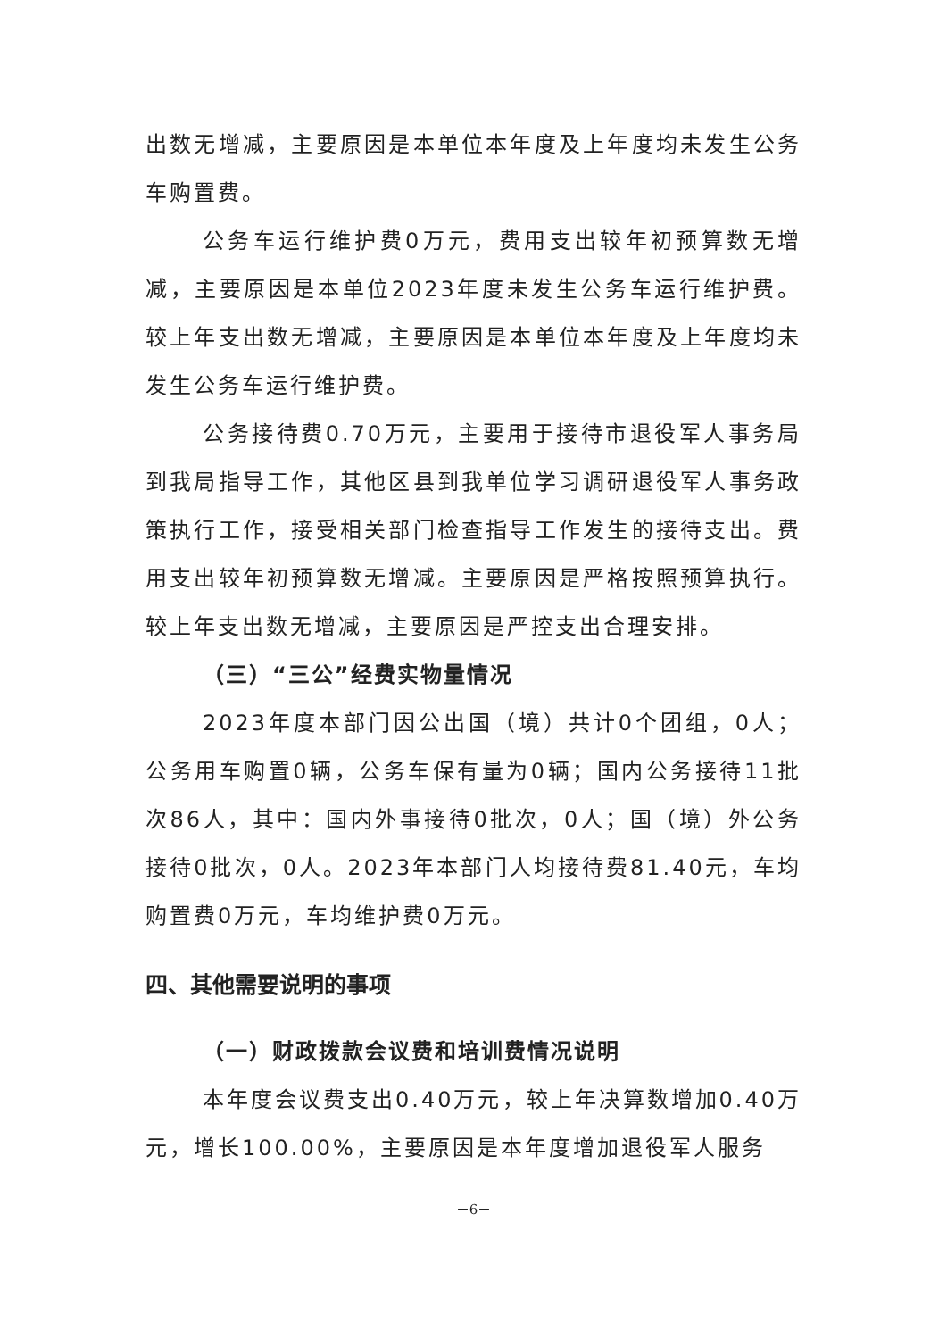出数无增减，主要原因是本单位本年度及上年度均未发生公务车购置费。
公务车运行维护费0万元，费用支出较年初预算数无增减，主要原因是本单位2023年度未发生公务车运行维护费。较上年支出数无增减，主要原因是本单位本年度及上年度均未发生公务车运行维护费。
公务接待费0.70万元，主要用于接待市退役军人事务局到我局指导工作，其他区县到我单位学习调研退役军人事务政策执行工作，接受相关部门检查指导工作发生的接待支出。费用支出较年初预算数无增减。主要原因是严格按照预算执行。较上年支出数无增减，主要原因是严控支出合理安排。
（三）“三公”经费实物量情况
2023年度本部门因公出国（境）共计0个团组，0人；公务用车购置0辆，公务车保有量为0辆；国内公务接待11批次86人，其中：国内外事接待0批次，0人；国（境）外公务接待0批次，0人。2023年本部门人均接待费81.40元，车均购置费0万元，车均维护费0万元。
四、其他需要说明的事项
（一）财政拨款会议费和培训费情况说明
本年度会议费支出0.40万元，较上年决算数增加0.40万元，增长100.00%，主要原因是本年度增加退役军人服务
－6－